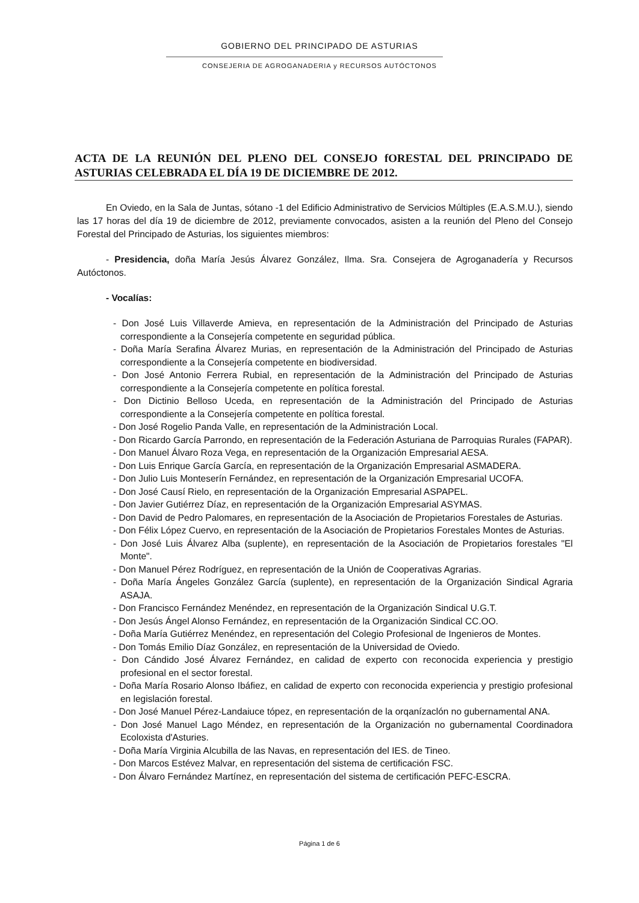GOBIERNO DEL PRINCIPADO DE ASTURIAS
CONSEJERIA DE AGROGANADERIA y RECURSOS AUTÓCTONOS
ACTA DE LA REUNIÓN DEL PLENO DEL CONSEJO fORESTAL DEL PRINCIPADO DE ASTURIAS CELEBRADA EL DÍA 19 DE DICIEMBRE DE 2012.
En Oviedo, en la Sala de Juntas, sótano -1 del Edificio Administrativo de Servicios Múltiples (E.A.S.M.U.), siendo las 17 horas del día 19 de diciembre de 2012, previamente convocados, asisten a la reunión del Pleno del Consejo Forestal del Principado de Asturias, los siguientes miembros:
- Presidencia, doña María Jesús Álvarez González, Ilma. Sra. Consejera de Agroganadería y Recursos Autóctonos.
- Vocalías:
- Don José Luis Villaverde Amieva, en representación de la Administración del Principado de Asturias correspondiente a la Consejería competente en seguridad pública.
- Doña María Serafina Álvarez Murias, en representación de la Administración del Principado de Asturias correspondiente a la Consejería competente en biodiversidad.
- Don José Antonio Ferrera Rubial, en representación de la Administración del Principado de Asturias correspondiente a la Consejería competente en política forestal.
- Don Dictinio Belloso Uceda, en representación de la Administración del Principado de Asturias correspondiente a la Consejería competente en política forestal.
- Don José Rogelio Panda Valle, en representación de la Administración Local.
- Don Ricardo García Parrondo, en representación de la Federación Asturiana de Parroquias Rurales (FAPAR).
- Don Manuel Álvaro Roza Vega, en representación de la Organización Empresarial AESA.
- Don Luis Enrique García García, en representación de la Organización Empresarial ASMADERA.
- Don Julio Luis Monteserín Fernández, en representación de la Organización Empresarial UCOFA.
- Don José Causí Rielo, en representación de la Organización Empresarial ASPAPEL.
- Don Javier Gutiérrez Díaz, en representación de la Organización Empresarial ASYMAS.
- Don David de Pedro Palomares, en representación de la Asociación de Propietarios Forestales de Asturias.
- Don Félix López Cuervo, en representación de la Asociación de Propietarios Forestales Montes de Asturias.
- Don José Luis Álvarez Alba (suplente), en representación de la Asociación de Propietarios forestales "El Monte".
- Don Manuel Pérez Rodríguez, en representación de la Unión de Cooperativas Agrarias.
- Doña María Ángeles González García (suplente), en representación de la Organización Sindical Agraria ASAJA.
- Don Francisco Fernández Menéndez, en representación de la Organización Sindical U.G.T.
- Don Jesús Ángel Alonso Fernández, en representación de la Organización Sindical CC.OO.
- Doña María Gutiérrez Menéndez, en representación del Colegio Profesional de Ingenieros de Montes.
- Don Tomás Emilio Díaz González, en representación de la Universidad de Oviedo.
- Don Cándido José Álvarez Fernández, en calidad de experto con reconocida experiencia y prestigio profesional en el sector forestal.
- Doña María Rosario Alonso Ibáfiez, en calidad de experto con reconocida experiencia y prestigio profesional en legislación forestal.
- Don José Manuel Pérez-Landaiuce tópez, en representación de la orqanízaclón no gubernamental ANA.
- Don José Manuel Lago Méndez, en representación de la Organización no gubernamental Coordinadora Ecoloxista d'Asturies.
- Doña María Virginia Alcubilla de las Navas, en representación del IES. de Tineo.
- Don Marcos Estévez Malvar, en representación del sistema de certificación FSC.
- Don Álvaro Fernández Martínez, en representación del sistema de certificación PEFC-ESCRA.
Página 1 de 6